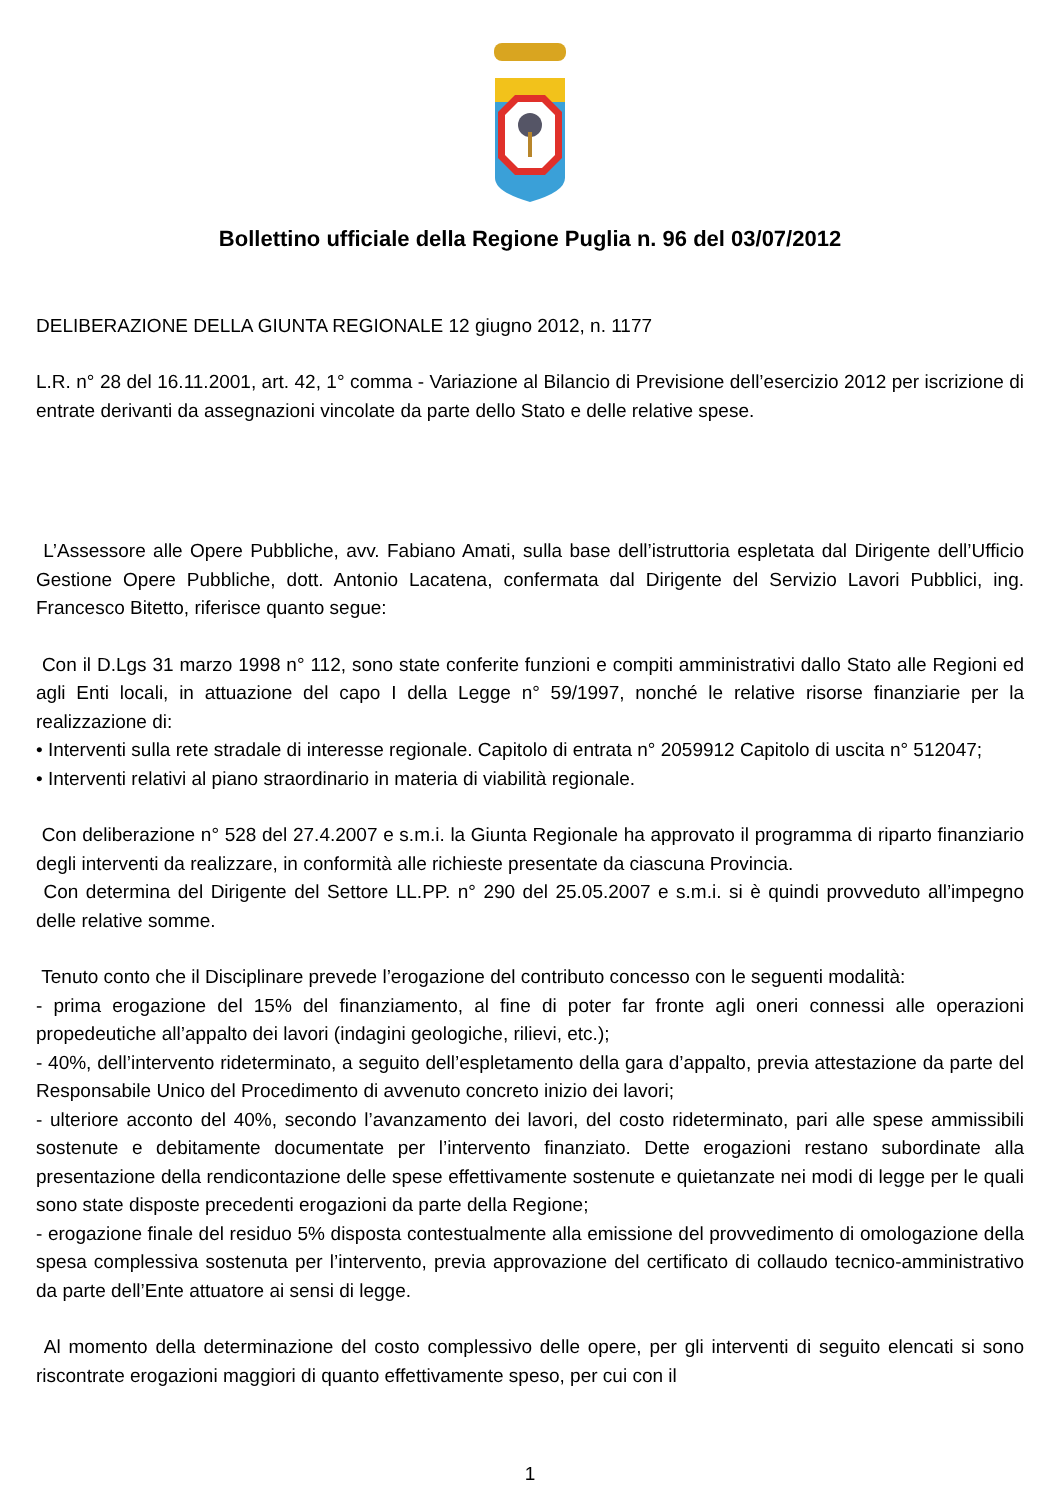Bollettino ufficiale della Regione Puglia n. 96 del 03/07/2012
DELIBERAZIONE DELLA GIUNTA REGIONALE 12 giugno 2012, n. 1177
L.R. n° 28 del 16.11.2001, art. 42, 1° comma - Variazione al Bilancio di Previsione dell’esercizio 2012 per iscrizione di entrate derivanti da assegnazioni vincolate da parte dello Stato e delle relative spese.
L’Assessore alle Opere Pubbliche, avv. Fabiano Amati, sulla base dell’istruttoria espletata dal Dirigente dell’Ufficio Gestione Opere Pubbliche, dott. Antonio Lacatena, confermata dal Dirigente del Servizio Lavori Pubblici, ing. Francesco Bitetto, riferisce quanto segue:
Con il D.Lgs 31 marzo 1998 n° 112, sono state conferite funzioni e compiti amministrativi dallo Stato alle Regioni ed agli Enti locali, in attuazione del capo I della Legge n° 59/1997, nonché le relative risorse finanziarie per la realizzazione di:
• Interventi sulla rete stradale di interesse regionale. Capitolo di entrata n° 2059912 Capitolo di uscita n° 512047;
• Interventi relativi al piano straordinario in materia di viabilità regionale.
Con deliberazione n° 528 del 27.4.2007 e s.m.i. la Giunta Regionale ha approvato il programma di riparto finanziario degli interventi da realizzare, in conformità alle richieste presentate da ciascuna Provincia.
Con determina del Dirigente del Settore LL.PP. n° 290 del 25.05.2007 e s.m.i. si è quindi provveduto all’impegno delle relative somme.
Tenuto conto che il Disciplinare prevede l’erogazione del contributo concesso con le seguenti modalità:
- prima erogazione del 15% del finanziamento, al fine di poter far fronte agli oneri connessi alle operazioni propedeutiche all’appalto dei lavori (indagini geologiche, rilievi, etc.);
- 40%, dell’intervento rideterminato, a seguito dell’espletamento della gara d’appalto, previa attestazione da parte del Responsabile Unico del Procedimento di avvenuto concreto inizio dei lavori;
- ulteriore acconto del 40%, secondo l’avanzamento dei lavori, del costo rideterminato, pari alle spese ammissibili sostenute e debitamente documentate per l’intervento finanziato. Dette erogazioni restano subordinate alla presentazione della rendicontazione delle spese effettivamente sostenute e quietanzate nei modi di legge per le quali sono state disposte precedenti erogazioni da parte della Regione;
- erogazione finale del residuo 5% disposta contestualmente alla emissione del provvedimento di omologazione della spesa complessiva sostenuta per l’intervento, previa approvazione del certificato di collaudo tecnico-amministrativo da parte dell’Ente attuatore ai sensi di legge.
Al momento della determinazione del costo complessivo delle opere, per gli interventi di seguito elencati si sono riscontrate erogazioni maggiori di quanto effettivamente speso, per cui con il
1